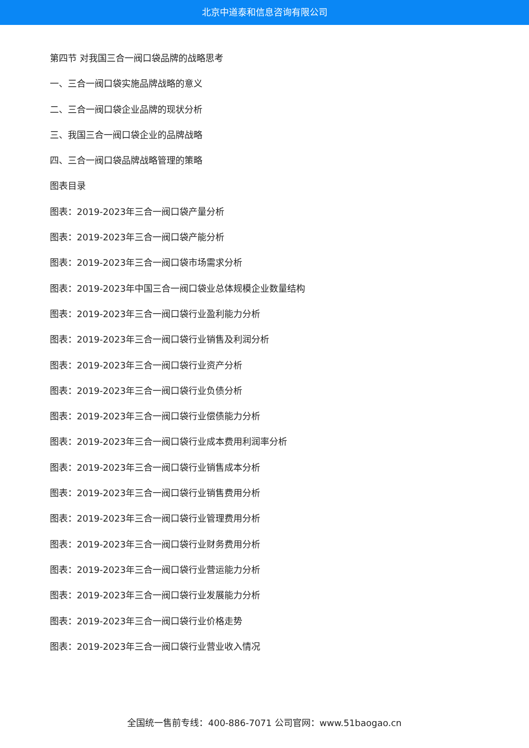北京中道泰和信息咨询有限公司
第四节 对我国三合一阀口袋品牌的战略思考
一、三合一阀口袋实施品牌战略的意义
二、三合一阀口袋企业品牌的现状分析
三、我国三合一阀口袋企业的品牌战略
四、三合一阀口袋品牌战略管理的策略
图表目录
图表：2019-2023年三合一阀口袋产量分析
图表：2019-2023年三合一阀口袋产能分析
图表：2019-2023年三合一阀口袋市场需求分析
图表：2019-2023年中国三合一阀口袋业总体规模企业数量结构
图表：2019-2023年三合一阀口袋行业盈利能力分析
图表：2019-2023年三合一阀口袋行业销售及利润分析
图表：2019-2023年三合一阀口袋行业资产分析
图表：2019-2023年三合一阀口袋行业负债分析
图表：2019-2023年三合一阀口袋行业偿债能力分析
图表：2019-2023年三合一阀口袋行业成本费用利润率分析
图表：2019-2023年三合一阀口袋行业销售成本分析
图表：2019-2023年三合一阀口袋行业销售费用分析
图表：2019-2023年三合一阀口袋行业管理费用分析
图表：2019-2023年三合一阀口袋行业财务费用分析
图表：2019-2023年三合一阀口袋行业营运能力分析
图表：2019-2023年三合一阀口袋行业发展能力分析
图表：2019-2023年三合一阀口袋行业价格走势
图表：2019-2023年三合一阀口袋行业营业收入情况
全国统一售前专线：400-886-7071 公司官网：www.51baogao.cn